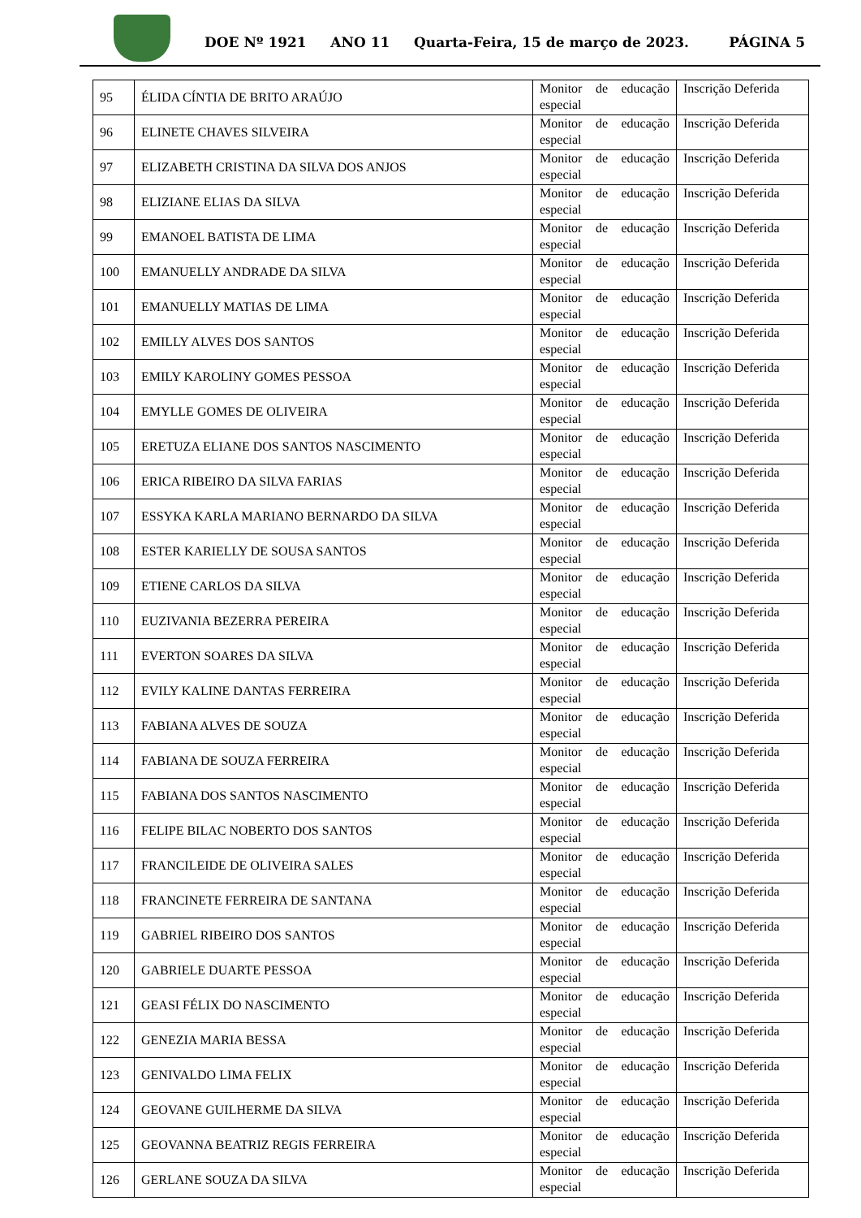DOE Nº 1921 ANO 11 Quarta-Feira, 15 de março de 2023. PÁGINA 5
| 95 | ÉLIDA CÍNTIA DE BRITO ARAÚJO | Monitor de educação especial | Inscrição Deferida |
| 96 | ELINETE CHAVES SILVEIRA | Monitor de educação especial | Inscrição Deferida |
| 97 | ELIZABETH CRISTINA DA SILVA DOS ANJOS | Monitor de educação especial | Inscrição Deferida |
| 98 | ELIZIANE ELIAS DA SILVA | Monitor de educação especial | Inscrição Deferida |
| 99 | EMANOEL BATISTA DE LIMA | Monitor de educação especial | Inscrição Deferida |
| 100 | EMANUELLY ANDRADE DA SILVA | Monitor de educação especial | Inscrição Deferida |
| 101 | EMANUELLY MATIAS DE LIMA | Monitor de educação especial | Inscrição Deferida |
| 102 | EMILLY ALVES DOS SANTOS | Monitor de educação especial | Inscrição Deferida |
| 103 | EMILY KAROLINY GOMES PESSOA | Monitor de educação especial | Inscrição Deferida |
| 104 | EMYLLE GOMES DE OLIVEIRA | Monitor de educação especial | Inscrição Deferida |
| 105 | ERETUZA ELIANE DOS SANTOS NASCIMENTO | Monitor de educação especial | Inscrição Deferida |
| 106 | ERICA RIBEIRO DA SILVA FARIAS | Monitor de educação especial | Inscrição Deferida |
| 107 | ESSYKA KARLA MARIANO BERNARDO DA SILVA | Monitor de educação especial | Inscrição Deferida |
| 108 | ESTER KARIELLY DE SOUSA SANTOS | Monitor de educação especial | Inscrição Deferida |
| 109 | ETIENE CARLOS DA SILVA | Monitor de educação especial | Inscrição Deferida |
| 110 | EUZIVANIA BEZERRA PEREIRA | Monitor de educação especial | Inscrição Deferida |
| 111 | EVERTON SOARES DA SILVA | Monitor de educação especial | Inscrição Deferida |
| 112 | EVILY KALINE DANTAS FERREIRA | Monitor de educação especial | Inscrição Deferida |
| 113 | FABIANA ALVES DE SOUZA | Monitor de educação especial | Inscrição Deferida |
| 114 | FABIANA DE SOUZA FERREIRA | Monitor de educação especial | Inscrição Deferida |
| 115 | FABIANA DOS SANTOS NASCIMENTO | Monitor de educação especial | Inscrição Deferida |
| 116 | FELIPE BILAC NOBERTO DOS SANTOS | Monitor de educação especial | Inscrição Deferida |
| 117 | FRANCILEIDE DE OLIVEIRA SALES | Monitor de educação especial | Inscrição Deferida |
| 118 | FRANCINETE FERREIRA DE SANTANA | Monitor de educação especial | Inscrição Deferida |
| 119 | GABRIEL RIBEIRO DOS SANTOS | Monitor de educação especial | Inscrição Deferida |
| 120 | GABRIELE DUARTE PESSOA | Monitor de educação especial | Inscrição Deferida |
| 121 | GEASI FÉLIX DO NASCIMENTO | Monitor de educação especial | Inscrição Deferida |
| 122 | GENEZIA MARIA BESSA | Monitor de educação especial | Inscrição Deferida |
| 123 | GENIVALDO LIMA FELIX | Monitor de educação especial | Inscrição Deferida |
| 124 | GEOVANE GUILHERME DA SILVA | Monitor de educação especial | Inscrição Deferida |
| 125 | GEOVANNA BEATRIZ REGIS FERREIRA | Monitor de educação especial | Inscrição Deferida |
| 126 | GERLANE SOUZA DA SILVA | Monitor de educação especial | Inscrição Deferida |